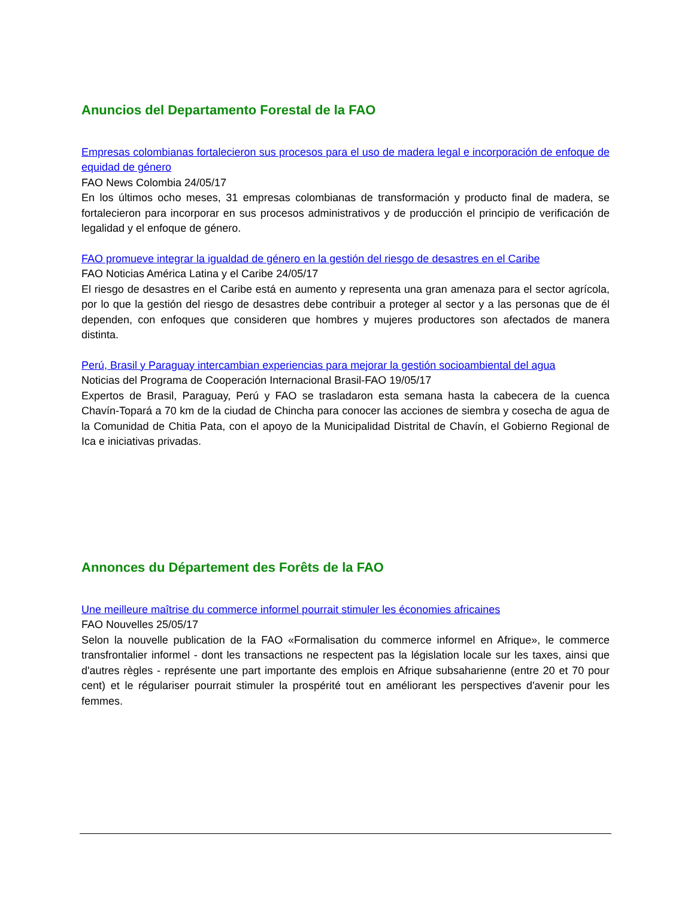Anuncios del Departamento Forestal de la FAO
Empresas colombianas fortalecieron sus procesos para el uso de madera legal e incorporación de enfoque de equidad de género
FAO News Colombia 24/05/17
En los últimos ocho meses, 31 empresas colombianas de transformación y producto final de madera, se fortalecieron para incorporar en sus procesos administrativos y de producción el principio de verificación de legalidad y el enfoque de género.
FAO promueve integrar la igualdad de género en la gestión del riesgo de desastres en el Caribe
FAO Noticias América Latina y el Caribe 24/05/17
El riesgo de desastres en el Caribe está en aumento y representa una gran amenaza para el sector agrícola, por lo que la gestión del riesgo de desastres debe contribuir a proteger al sector y a las personas que de él dependen, con enfoques que consideren que hombres y mujeres productores son afectados de manera distinta.
Perú, Brasil y Paraguay intercambian experiencias para mejorar la gestión socioambiental del agua
Noticias del Programa de Cooperación Internacional Brasil-FAO 19/05/17
Expertos de Brasil, Paraguay, Perú y FAO se trasladaron esta semana hasta la cabecera de la cuenca Chavín-Topará a 70 km de la ciudad de Chincha para conocer las acciones de siembra y cosecha de agua de la Comunidad de Chitia Pata, con el apoyo de la Municipalidad Distrital de Chavín, el Gobierno Regional de Ica e iniciativas privadas.
Annonces du Département des Forêts de la FAO
Une meilleure maîtrise du commerce informel pourrait stimuler les économies africaines
FAO Nouvelles 25/05/17
Selon la nouvelle publication de la FAO «Formalisation du commerce informel en Afrique», le commerce transfrontalier informel - dont les transactions ne respectent pas la législation locale sur les taxes, ainsi que d'autres règles - représente une part importante des emplois en Afrique subsaharienne (entre 20 et 70 pour cent) et le régulariser pourrait stimuler la prospérité tout en améliorant les perspectives d'avenir pour les femmes.